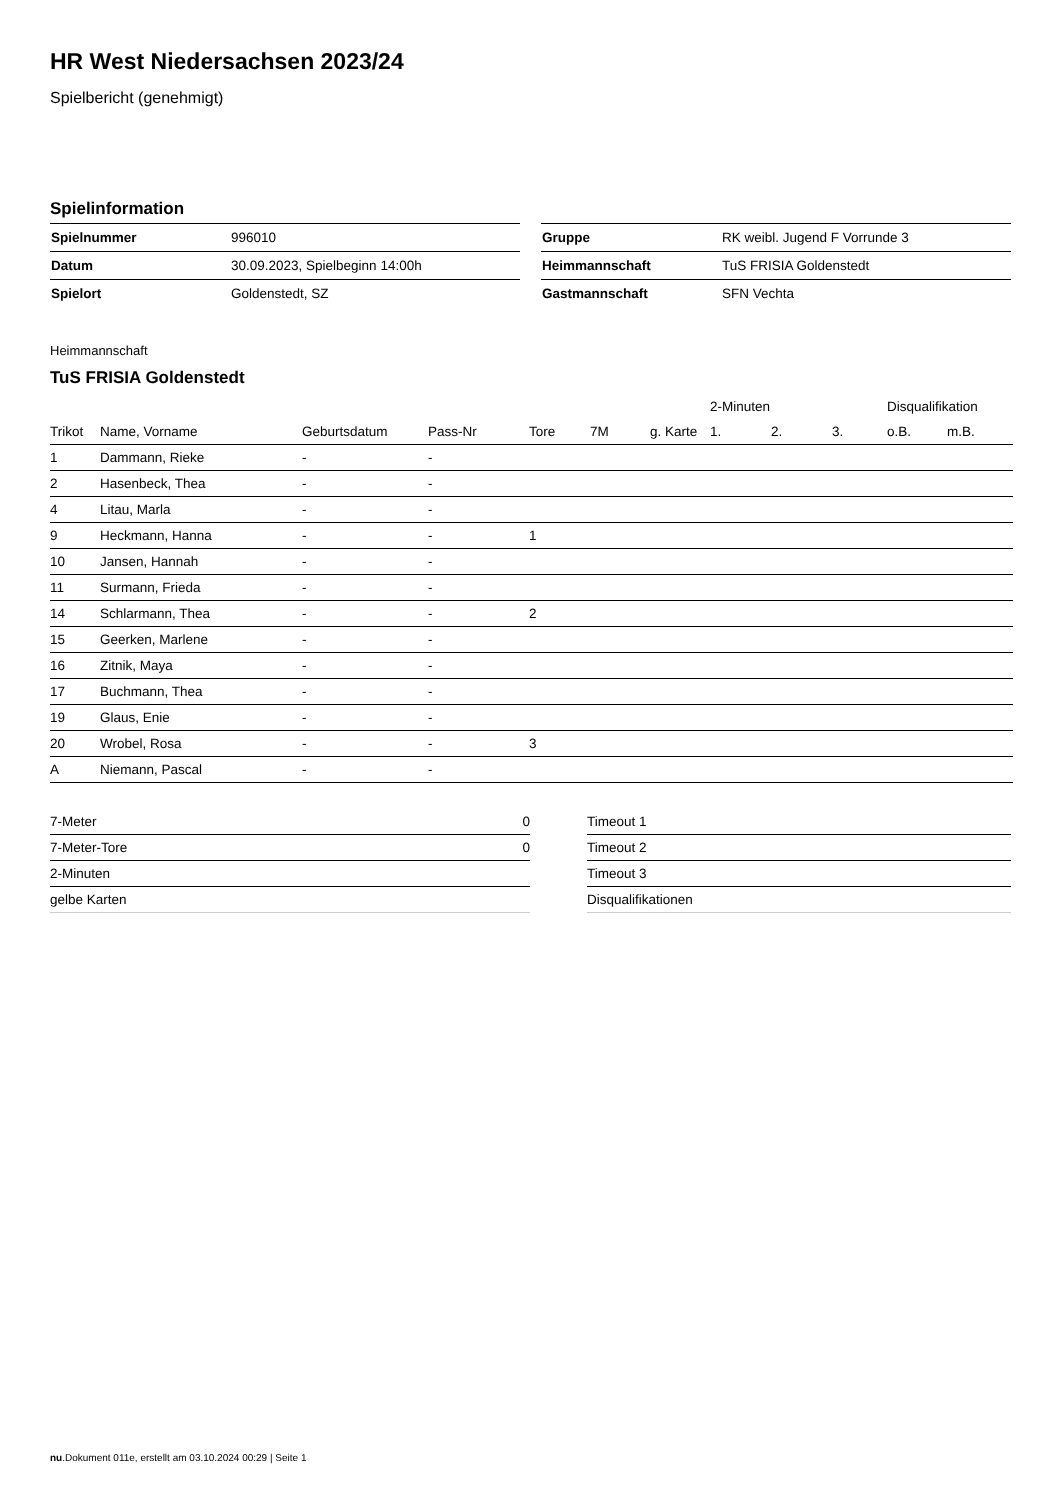HR West Niedersachsen 2023/24
Spielbericht (genehmigt)
Spielinformation
| Spielnummer | 996010 |
| Datum | 30.09.2023, Spielbeginn 14:00h |
| Spielort | Goldenstedt, SZ |
| Gruppe | RK weibl. Jugend F Vorrunde 3 |
| Heimmannschaft | TuS FRISIA Goldenstedt |
| Gastmannschaft | SFN Vechta |
Heimmannschaft
TuS FRISIA Goldenstedt
| | | | | | | | 2-Minuten | | | Disqualifikation | |
| --- | --- | --- | --- | --- | --- | --- | --- | --- | --- | --- | --- |
| Trikot | Name, Vorname | Geburtsdatum | Pass-Nr | Tore | 7M | g. Karte | 1. | 2. | 3. | o.B. | m.B. |
| 1 | Dammann, Rieke | - | - | | | | | | | | |
| 2 | Hasenbeck, Thea | - | - | | | | | | | | |
| 4 | Litau, Marla | - | - | | | | | | | | |
| 9 | Heckmann, Hanna | - | - | 1 | | | | | | | |
| 10 | Jansen, Hannah | - | - | | | | | | | | |
| 11 | Surmann, Frieda | - | - | | | | | | | | |
| 14 | Schlarmann, Thea | - | - | 2 | | | | | | | |
| 15 | Geerken, Marlene | - | - | | | | | | | | |
| 16 | Zitnik, Maya | - | - | | | | | | | | |
| 17 | Buchmann, Thea | - | - | | | | | | | | |
| 19 | Glaus, Enie | - | - | | | | | | | | |
| 20 | Wrobel, Rosa | - | - | 3 | | | | | | | |
| A | Niemann, Pascal | - | - | | | | | | | | |
| 7-Meter | 0 |
| 7-Meter-Tore | 0 |
| 2-Minuten | |
| gelbe Karten | |
| Timeout 1 |
| Timeout 2 |
| Timeout 3 |
| Disqualifikationen |
nu.Dokument 011e, erstellt am 03.10.2024 00:29 | Seite 1